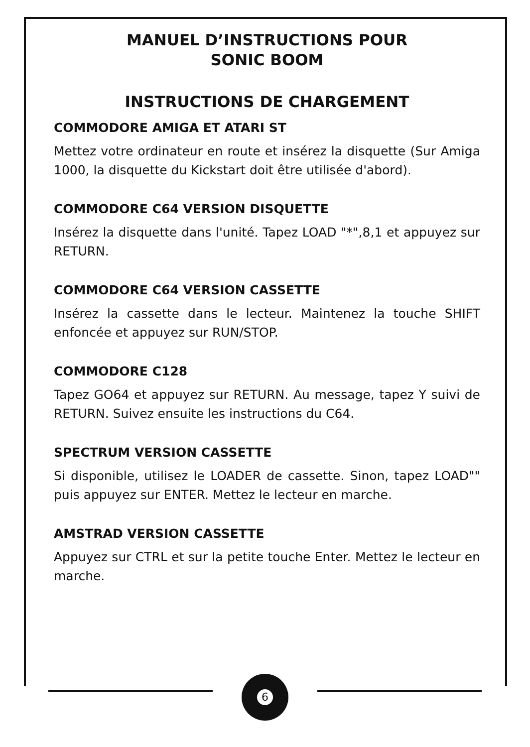MANUEL D’INSTRUCTIONS POUR
SONIC BOOM
INSTRUCTIONS DE CHARGEMENT
COMMODORE AMIGA ET ATARI ST
Mettez votre ordinateur en route et insérez la disquette (Sur Amiga 1000, la disquette du Kickstart doit être utilisée d'abord).
COMMODORE C64 VERSION DISQUETTE
Insérez la disquette dans l'unité. Tapez LOAD "*",8,1 et appuyez sur RETURN.
COMMODORE C64 VERSION CASSETTE
Insérez la cassette dans le lecteur. Maintenez la touche SHIFT enfoncée et appuyez sur RUN/STOP.
COMMODORE C128
Tapez GO64 et appuyez sur RETURN. Au message, tapez Y suivi de RETURN. Suivez ensuite les instructions du C64.
SPECTRUM VERSION CASSETTE
Si disponible, utilisez le LOADER de cassette. Sinon, tapez LOAD"" puis appuyez sur ENTER. Mettez le lecteur en marche.
AMSTRAD VERSION CASSETTE
Appuyez sur CTRL et sur la petite touche Enter. Mettez le lecteur en marche.
6